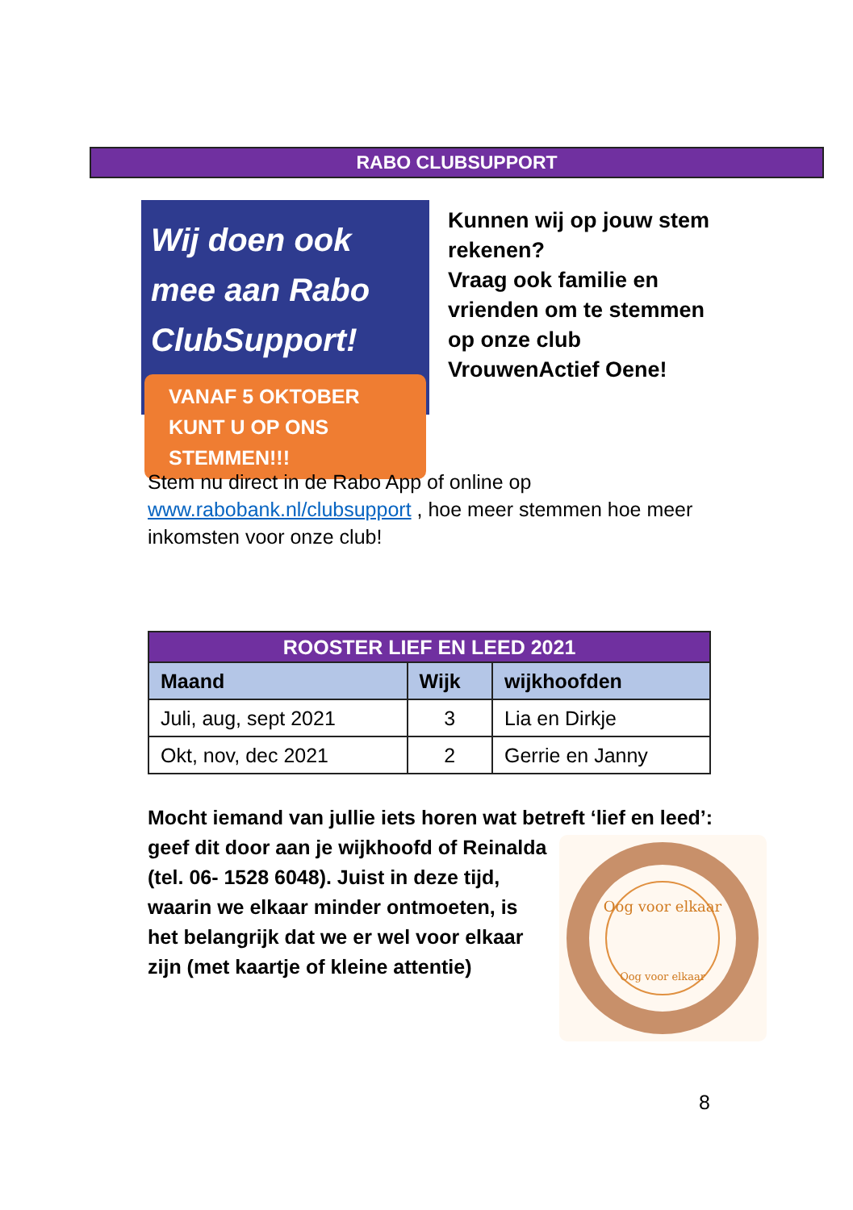RABO CLUBSUPPORT
Wij doen ook mee aan Rabo ClubSupport!
VANAF 5 OKTOBER KUNT U OP ONS STEMMEN!!!
Kunnen wij op jouw stem
rekenen?
Vraag ook familie en
vrienden om te stemmen
op onze club
VrouwenActief Oene!
Stem nu direct in de Rabo App of online op www.rabobank.nl/clubsupport , hoe meer stemmen hoe meer inkomsten voor onze club!
| ROOSTER LIEF EN LEED 2021 | | |
| --- | --- | --- |
| Maand | Wijk | wijkhoofden |
| Juli, aug, sept 2021 | 3 | Lia en Dirkje |
| Okt, nov, dec 2021 | 2 | Gerrie en Janny |
Mocht iemand van jullie iets horen wat betreft ‘lief en leed’:
geef dit door aan je wijkhoofd of Reinalda (tel. 06- 1528 6048). Juist in deze tijd, waarin we elkaar minder ontmoeten, is het belangrijk dat we er wel voor elkaar zijn (met kaartje of kleine attentie)
Oog voor elkaar
Oog voor elkaar
8